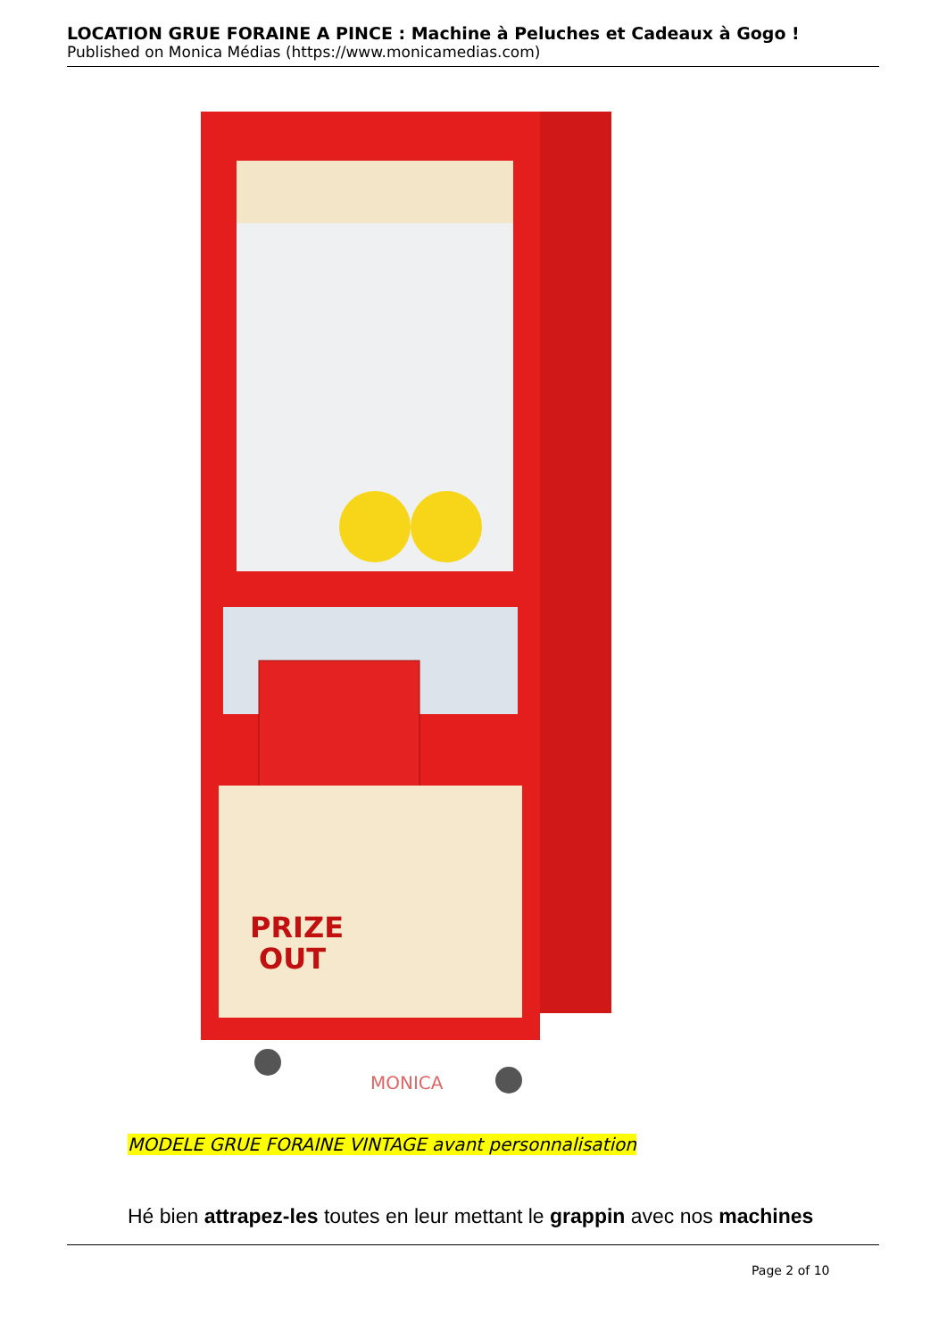LOCATION GRUE FORAINE A PINCE : Machine à Peluches et Cadeaux à Gogo !
Published on Monica Médias (https://www.monicamedias.com)
PRIZE
OUT
MONICA
MODELE GRUE FORAINE VINTAGE avant personnalisation
Hé bien attrapez-les toutes en leur mettant le grappin avec nos machines
Page 2 of 10